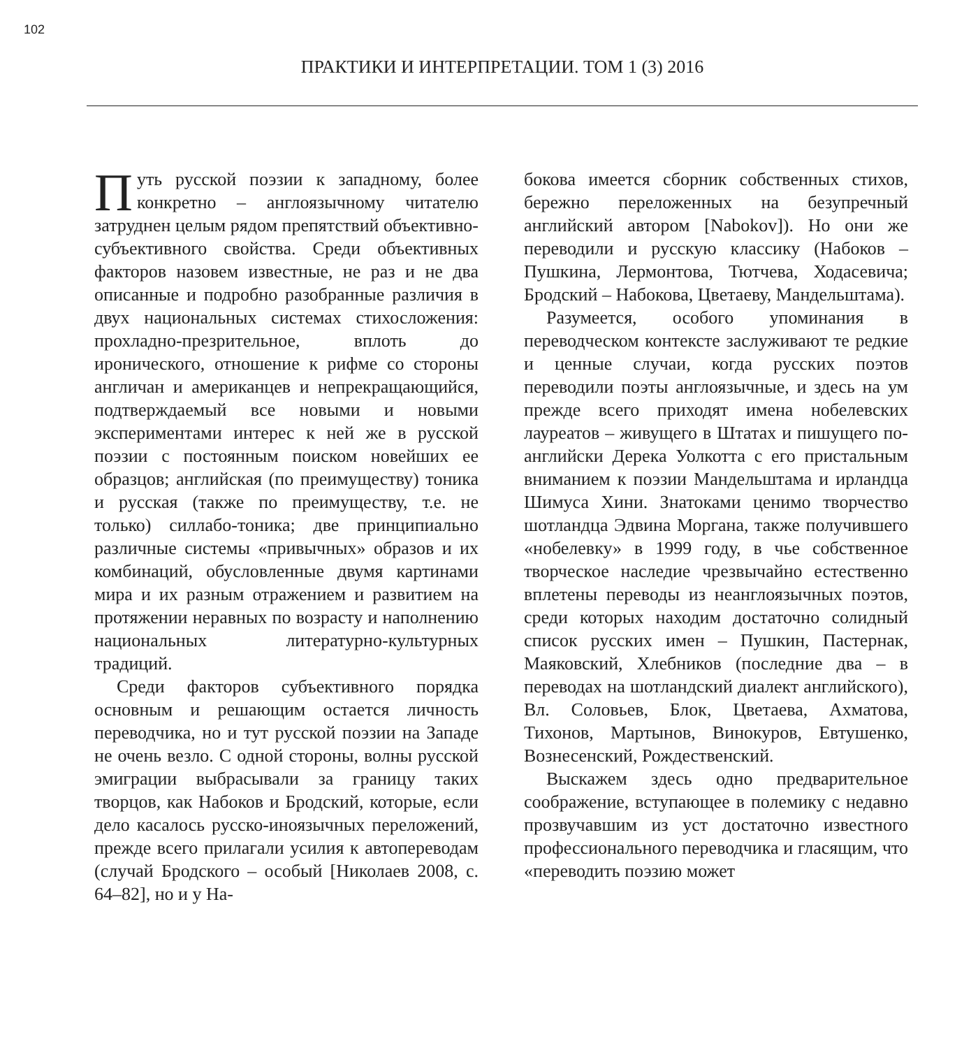102
ПРАКТИКИ И ИНТЕРПРЕТАЦИИ. ТОМ 1 (3) 2016
Путь русской поэзии к западному, более конкретно – англоязычному читателю затруднен целым рядом препятствий объективно-субъективного свойства. Среди объективных факторов назовем известные, не раз и не два описанные и подробно разобранные различия в двух национальных системах стихосложения: прохладно-презрительное, вплоть до иронического, отношение к рифме со стороны англичан и американцев и непрекращающийся, подтверждаемый все новыми и новыми экспериментами интерес к ней же в русской поэзии с постоянным поиском новейших ее образцов; английская (по преимуществу) тоника и русская (также по преимуществу, т.е. не только) силлабо-тоника; две принципиально различные системы «привычных» образов и их комбинаций, обусловленные двумя картинами мира и их разным отражением и развитием на протяжении неравных по возрасту и наполнению национальных литературно-культурных традиций.
Среди факторов субъективного порядка основным и решающим остается личность переводчика, но и тут русской поэзии на Западе не очень везло. С одной стороны, волны русской эмиграции выбрасывали за границу таких творцов, как Набоков и Бродский, которые, если дело касалось русско-иноязычных переложений, прежде всего прилагали усилия к автопереводам (случай Бродского – особый [Николаев 2008, с. 64–82], но и у На-
бокова имеется сборник собственных стихов, бережно переложенных на безупречный английский автором [Nabokov]). Но они же переводили и русскую классику (Набоков – Пушкина, Лермонтова, Тютчева, Ходасевича; Бродский – Набокова, Цветаеву, Мандельштама).
Разумеется, особого упоминания в переводческом контексте заслуживают те редкие и ценные случаи, когда русских поэтов переводили поэты англоязычные, и здесь на ум прежде всего приходят имена нобелевских лауреатов – живущего в Штатах и пишущего по-английски Дерека Уолкотта с его пристальным вниманием к поэзии Мандельштама и ирландца Шимуса Хини. Знатоками ценимо творчество шотландца Эдвина Моргана, также получившего «нобелевку» в 1999 году, в чье собственное творческое наследие чрезвычайно естественно вплетены переводы из неанглоязычных поэтов, среди которых находим достаточно солидный список русских имен – Пушкин, Пастернак, Маяковский, Хлебников (последние два – в переводах на шотландский диалект английского), Вл. Соловьев, Блок, Цветаева, Ахматова, Тихонов, Мартынов, Винокуров, Евтушенко, Вознесенский, Рождественский.
Выскажем здесь одно предварительное соображение, вступающее в полемику с недавно прозвучавшим из уст достаточно известного профессионального переводчика и гласящим, что «переводить поэзию может